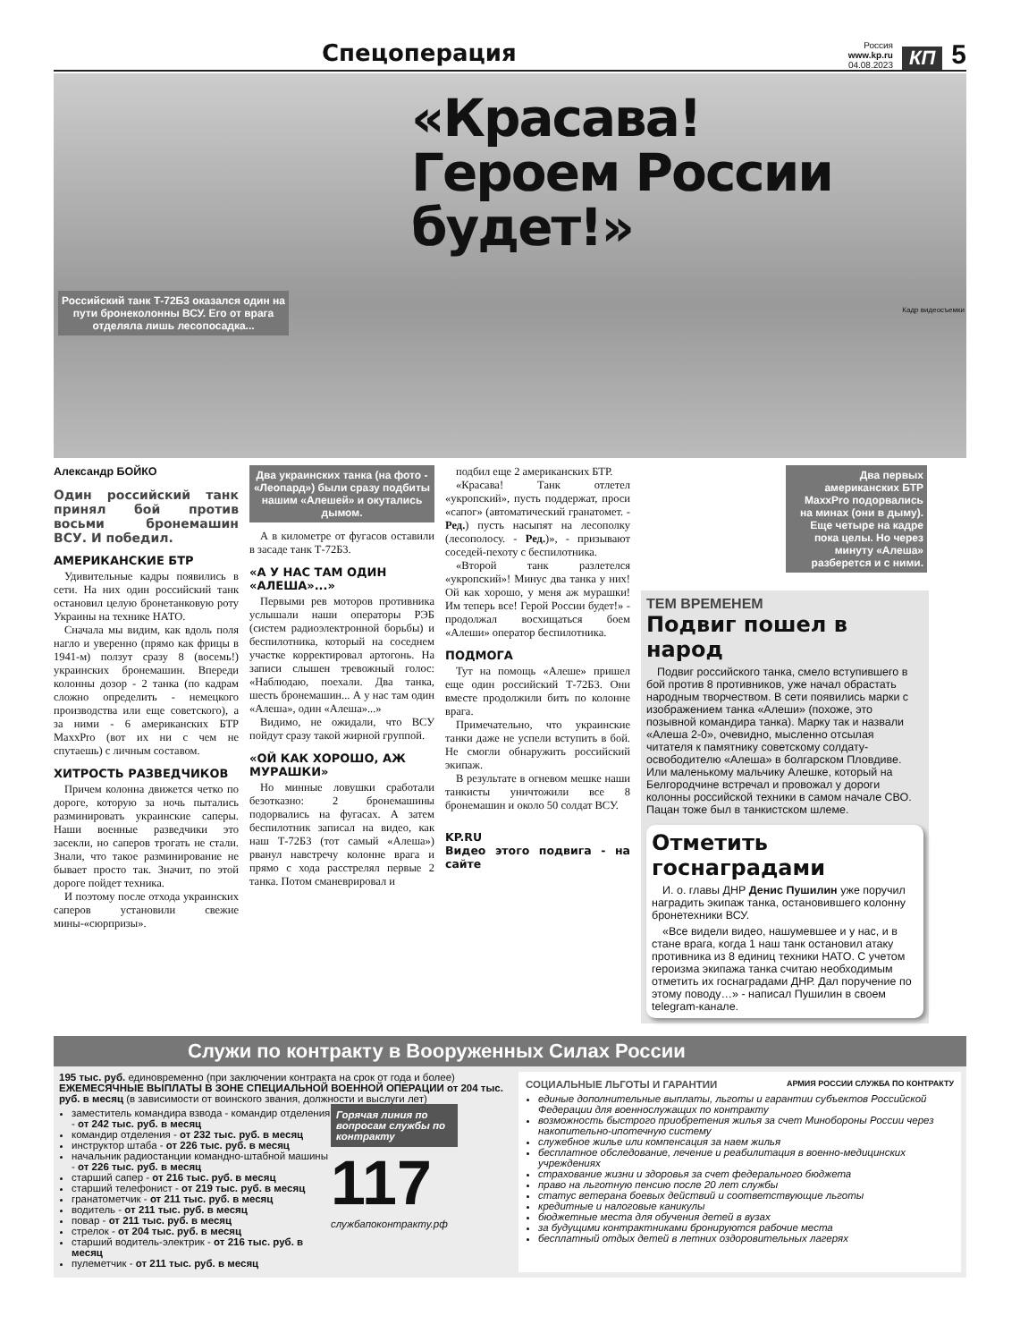Спецоперация
Россия
www.kp.ru
04.08.2023
КП 5
«Красава!
Героем России будет!»
Российский танк Т-72Б3 оказался один на пути бронеколонны ВСУ. Его от врага отделяла лишь лесопосадка...
Кадр видеосъемки
Александр БОЙКО
Один российский танк принял бой против восьми бронемашин ВСУ. И победил.
АМЕРИКАНСКИЕ БТР
Удивительные кадры появились в сети. На них один российский танк остановил целую бронетанковую роту Украины на технике НАТО.
Сначала мы видим, как вдоль поля нагло и уверенно (прямо как фрицы в 1941-м) ползут сразу 8 (восемь!) украинских бронемашин. Впереди колонны дозор - 2 танка (по кадрам сложно определить - немецкого производства или еще советского), а за ними - 6 американских БТР MaxxPro (вот их ни с чем не спутаешь) с личным составом.
ХИТРОСТЬ РАЗВЕДЧИКОВ
Причем колонна движется четко по дороге, которую за ночь пытались разминировать украинские саперы. Наши военные разведчики это засекли, но саперов трогать не стали. Знали, что такое разминирование не бывает просто так. Значит, по этой дороге пойдет техника.
И поэтому после отхода украинских саперов установили свежие мины-«сюрпризы».
Два украинских танка (на фото - «Леопард») были сразу подбиты нашим «Алешей» и окутались дымом.
А в километре от фугасов оставили в засаде танк Т-72Б3.
«А У НАС ТАМ ОДИН «АЛЕША»...»
Первыми рев моторов противника услышали наши операторы РЭБ (систем радиоэлектронной борьбы) и беспилотника, который на соседнем участке корректировал артогонь. На записи слышен тревожный голос: «Наблюдаю, поехали. Два танка, шесть бронемашин... А у нас там один «Алеша», один «Алеша»...»
Видимо, не ожидали, что ВСУ пойдут сразу такой жирной группой.
«ОЙ КАК ХОРОШО, АЖ МУРАШКИ»
Но минные ловушки сработали безотказно: 2 бронемашины подорвались на фугасах. А затем беспилотник записал на видео, как наш Т-72Б3 (тот самый «Алеша») рванул навстречу колонне врага и прямо с хода расстрелял первые 2 танка. Потом сманеврировал и
подбил еще 2 американских БТР.
«Красава! Танк отлетел «укропский», пусть поддержат, проси «сапог» (автоматический гранатомет. - Ред.) пусть насыпят на лесополку (лесополосу. - Ред.)», - призывают соседей-пехоту с беспилотника.
«Второй танк разлетелся «укропский»! Минус два танка у них! Ой как хорошо, у меня аж мурашки! Им теперь все! Герой России будет!» - продолжал восхищаться боем «Алеши» оператор беспилотника.
ПОДМОГА
Тут на помощь «Алеше» пришел еще один российский Т-72Б3. Они вместе продолжили бить по колонне врага.
Примечательно, что украинские танки даже не успели вступить в бой. Не смогли обнаружить российский экипаж.
В результате в огневом мешке наши танкисты уничтожили все 8 бронемашин и около 50 солдат ВСУ.
KP.RU
Видео этого подвига - на сайте
Два первых американских БТР MaxxPro подорвались на минах (они в дыму). Еще четыре на кадре пока целы. Но через минуту «Алеша» разберется и с ними.
ТЕМ ВРЕМЕНЕМ
Подвиг пошел в народ
Подвиг российского танка, смело вступившего в бой против 8 противников, уже начал обрастать народным творчеством. В сети появились марки с изображением танка «Алеши» (похоже, это позывной командира танка). Марку так и назвали «Алеша 2-0», очевидно, мысленно отсылая читателя к памятнику советскому солдату-освободителю «Алеша» в болгарском Пловдиве. Или маленькому мальчику Алешке, который на Белгородчине встречал и провожал у дороги колонны российской техники в самом начале СВО. Пацан тоже был в танкистском шлеме.
Отметить госнаградами
И. о. главы ДНР Денис Пушилин уже поручил наградить экипаж танка, остановившего колонну бронетехники ВСУ.
«Все видели видео, нашумевшее и у нас, и в стане врага, когда 1 наш танк остановил атаку противника из 8 единиц техники НАТО. С учетом героизма экипажа танка считаю необходимым отметить их госнаградами ДНР. Дал поручение по этому поводу…» - написал Пушилин в своем telegram-канале.
Служи по контракту в Вооруженных Силах России
195 тыс. руб. единовременно (при заключении контракта на срок от года и более)
ЕЖЕМЕСЯЧНЫЕ ВЫПЛАТЫ В ЗОНЕ СПЕЦИАЛЬНОЙ ВОЕННОЙ ОПЕРАЦИИ от 204 тыс. руб. в месяц (в зависимости от воинского звания, должности и выслуги лет)
заместитель командира взвода - командир отделения - от 242 тыс. руб. в месяц
командир отделения - от 232 тыс. руб. в месяц
инструктор штаба - от 226 тыс. руб. в месяц
начальник радиостанции командно-штабной машины - от 226 тыс. руб. в месяц
старший сапер - от 216 тыс. руб. в месяц
старший телефонист - от 219 тыс. руб. в месяц
гранатометчик - от 211 тыс. руб. в месяц
водитель - от 211 тыс. руб. в месяц
повар - от 211 тыс. руб. в месяц
стрелок - от 204 тыс. руб. в месяц
старший водитель-электрик - от 216 тыс. руб. в месяц
пулеметчик - от 211 тыс. руб. в месяц
Горячая линия по вопросам службы по контракту
117
службапоконтракту.рф
СОЦИАЛЬНЫЕ ЛЬГОТЫ И ГАРАНТИИ АРМИЯ РОССИИ СЛУЖБА ПО КОНТРАКТУ
единые дополнительные выплаты, льготы и гарантии субъектов Российской Федерации для военнослужащих по контракту
возможность быстрого приобретения жилья за счет Минобороны России через накопительно-ипотечную систему
служебное жилье или компенсация за наем жилья
бесплатное обследование, лечение и реабилитация в военно-медицинских учреждениях
страхование жизни и здоровья за счет федерального бюджета
право на льготную пенсию после 20 лет службы
статус ветерана боевых действий и соответствующие льготы
кредитные и налоговые каникулы
бюджетные места для обучения детей в вузах
за будущими контрактниками бронируются рабочие места
бесплатный отдых детей в летних оздоровительных лагерях